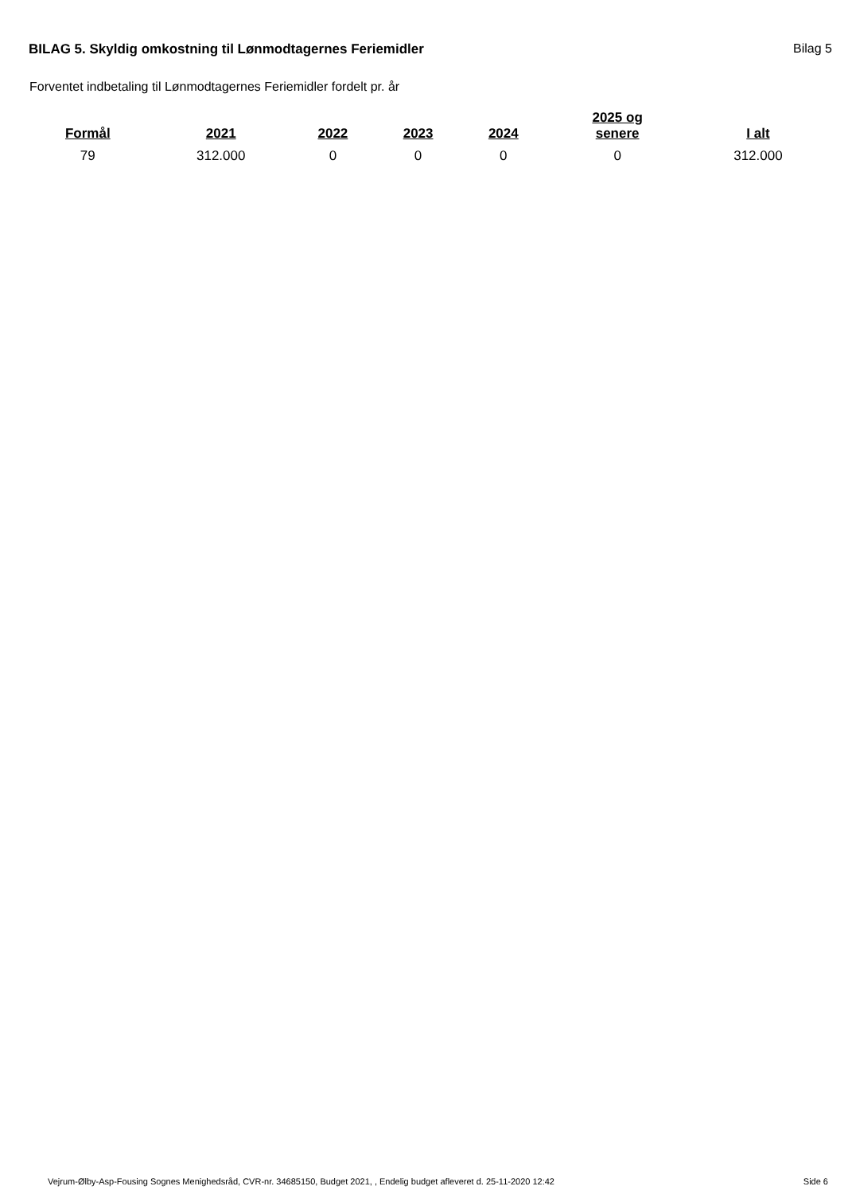BILAG 5. Skyldig omkostning til Lønmodtagernes Feriemidler
Bilag 5
Forventet indbetaling til Lønmodtagernes Feriemidler fordelt pr. år
| Formål | 2021 | 2022 | 2023 | 2024 | 2025 og senere | I alt |
| --- | --- | --- | --- | --- | --- | --- |
| 79 | 312.000 | 0 | 0 | 0 | 0 | 312.000 |
Vejrum-Ølby-Asp-Fousing Sognes Menighedsråd, CVR-nr. 34685150, Budget 2021, , Endelig budget afleveret d. 25-11-2020 12:42 Side 6